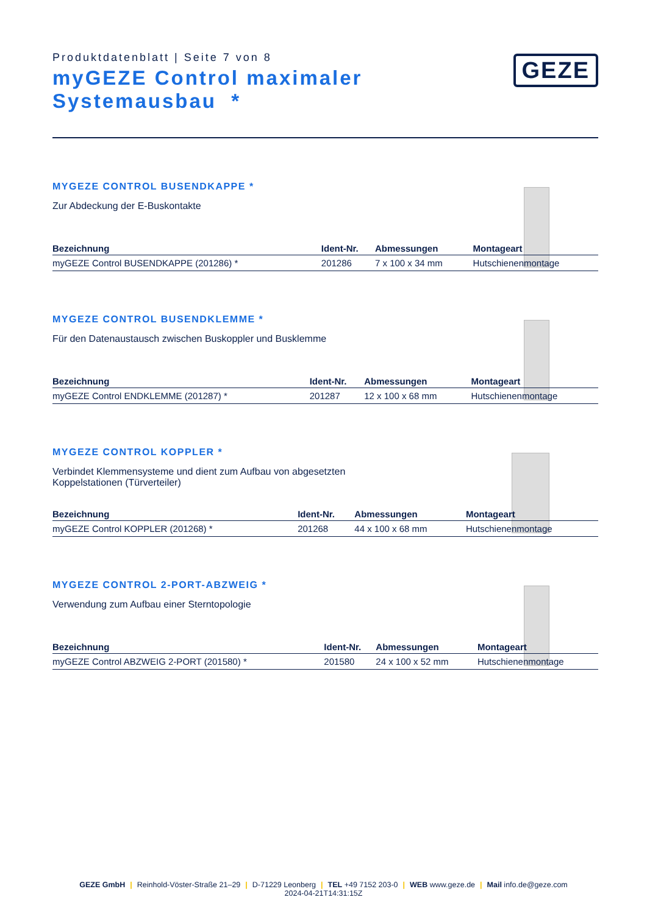Produktdatenblatt | Seite 7 von 8
myGEZE Control maximaler
Systemausbau *
GEZE
MYGEZE CONTROL BUSENDKAPPE *
Zur Abdeckung der E-Buskontakte
| Bezeichnung | Ident-Nr. | Abmessungen | Montageart |
| --- | --- | --- | --- |
| myGEZE Control BUSENDKAPPE (201286) * | 201286 | 7 x 100 x 34 mm | Hutschienenmontage |
MYGEZE CONTROL BUSENDKLEMME *
Für den Datenaustausch zwischen Buskoppler und Busklemme
| Bezeichnung | Ident-Nr. | Abmessungen | Montageart |
| --- | --- | --- | --- |
| myGEZE Control ENDKLEMME (201287) * | 201287 | 12 x 100 x 68 mm | Hutschienenmontage |
MYGEZE CONTROL KOPPLER *
Verbindet Klemmensysteme und dient zum Aufbau von abgesetzten Koppelstationen (Türverteiler)
| Bezeichnung | Ident-Nr. | Abmessungen | Montageart |
| --- | --- | --- | --- |
| myGEZE Control KOPPLER (201268) * | 201268 | 44 x 100 x 68 mm | Hutschienenmontage |
MYGEZE CONTROL 2-PORT-ABZWEIG *
Verwendung zum Aufbau einer Sterntopologie
| Bezeichnung | Ident-Nr. | Abmessungen | Montageart |
| --- | --- | --- | --- |
| myGEZE Control ABZWEIG 2-PORT (201580) * | 201580 | 24 x 100 x 52 mm | Hutschienenmontage |
GEZE GmbH | Reinhold-Vöster-Straße 21–29 | D-71229 Leonberg | TEL +49 7152 203-0 | WEB www.geze.de | Mail info.de@geze.com
2024-04-21T14:31:15Z